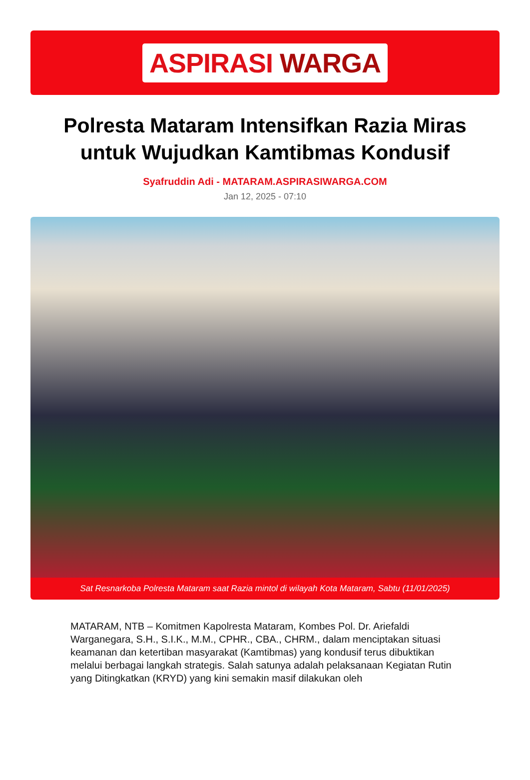ASPIRASI WARGA
Polresta Mataram Intensifkan Razia Miras untuk Wujudkan Kamtibmas Kondusif
Syafruddin Adi - MATARAM.ASPIRASIWARGA.COM
Jan 12, 2025 - 07:10
Sat Resnarkoba Polresta Mataram saat Razia mintol di wilayah Kota Mataram, Sabtu (11/01/2025)
MATARAM, NTB – Komitmen Kapolresta Mataram, Kombes Pol. Dr. Ariefaldi Warganegara, S.H., S.I.K., M.M., CPHR., CBA., CHRM., dalam menciptakan situasi keamanan dan ketertiban masyarakat (Kamtibmas) yang kondusif terus dibuktikan melalui berbagai langkah strategis. Salah satunya adalah pelaksanaan Kegiatan Rutin yang Ditingkatkan (KRYD) yang kini semakin masif dilakukan oleh